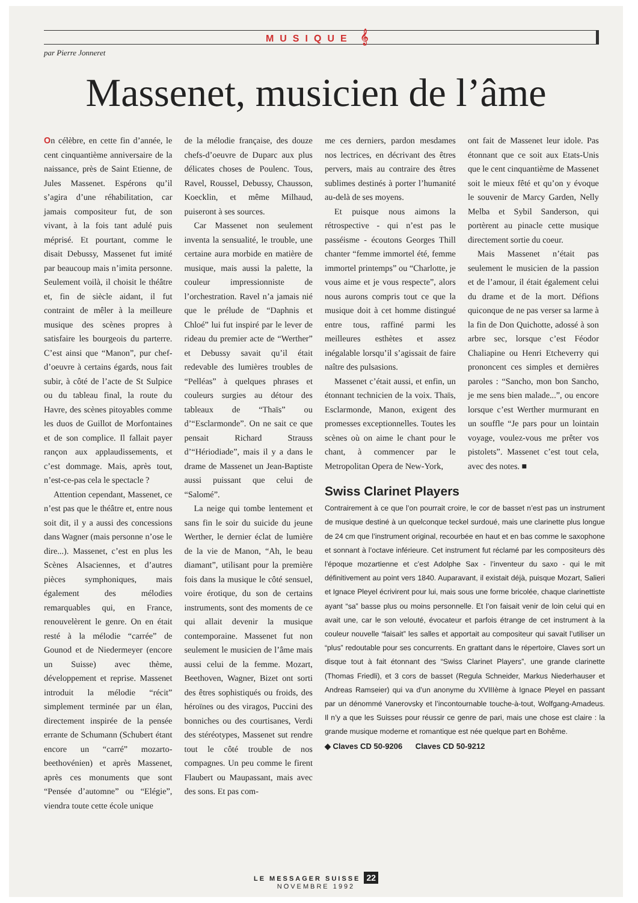MUSIQUE 𝄞
par Pierre Jonneret
Massenet, musicien de l’âme
On célèbre, en cette fin d’année, le cent cinquantième anniversaire de la naissance, près de Saint Etienne, de Jules Massenet. Espérons qu’il s’agira d’une réhabilitation, car jamais compositeur fut, de son vivant, à la fois tant adulé puis méprisé. Et pourtant, comme le disait Debussy, Massenet fut imité par beaucoup mais n’imita personne. Seulement voilà, il choisit le théâtre et, fin de siècle aidant, il fut contraint de mêler à la meilleure musique des scènes propres à satisfaire les bourgeois du parterre. C’est ainsi que “Manon”, pur chef-d’oeuvre à certains égards, nous fait subir, à côté de l’acte de St Sulpice ou du tableau final, la route du Havre, des scènes pitoyables comme les duos de Guillot de Morfontaines et de son complice. Il fallait payer rançon aux applaudissements, et c’est dommage. Mais, après tout, n’est-ce-pas cela le spectacle ?
Attention cependant, Massenet, ce n’est pas que le théâtre et, entre nous soit dit, il y a aussi des concessions dans Wagner (mais personne n’ose le dire...). Massenet, c’est en plus les Scènes Alsaciennes, et d’autres pièces symphoniques, mais également des mélodies remarquables qui, en France, renouvelèrent le genre. On en était resté à la mélodie “carrée” de Gounod et de Niedermeyer (encore un Suisse) avec thème, développement et reprise. Massenet introduit la mélodie “récit” simplement terminée par un élan, directement inspirée de la pensée errante de Schumann (Schubert étant encore un “carré” mozarto-beethovénien) et après Massenet, après ces monuments que sont “Pensée d’automne” ou “Elégie”, viendra toute cette école unique
de la mélodie française, des douze chefs-d’oeuvre de Duparc aux plus délicates choses de Poulenc. Tous, Ravel, Roussel, Debussy, Chausson, Koecklin, et même Milhaud, puiseront à ses sources.
Car Massenet non seulement inventa la sensualité, le trouble, une certaine aura morbide en matière de musique, mais aussi la palette, la couleur impressionniste de l’orchestration. Ravel n’a jamais nié que le prélude de “Daphnis et Chloé” lui fut inspiré par le lever de rideau du premier acte de “Werther” et Debussy savait qu’il était redevable des lumières troubles de “Pelléas” à quelques phrases et couleurs surgies au détour des tableaux de “Thaïs” ou d’“Esclarmonde”. On ne sait ce que pensait Richard Strauss d’“Hériodiade”, mais il y a dans le drame de Massenet un Jean-Baptiste aussi puissant que celui de “Salomé”.
La neige qui tombe lentement et sans fin le soir du suicide du jeune Werther, le dernier éclat de lumière de la vie de Manon, “Ah, le beau diamant”, utilisant pour la première fois dans la musique le côté sensuel, voire érotique, du son de certains instruments, sont des moments de ce qui allait devenir la musique contemporaine. Massenet fut non seulement le musicien de l’âme mais aussi celui de la femme. Mozart, Beethoven, Wagner, Bizet ont sorti des êtres sophistiqués ou froids, des héroïnes ou des viragos, Puccini des bonniches ou des courtisanes, Verdi des stéréotypes, Massenet sut rendre tout le côté trouble de nos compagnes. Un peu comme le firent Flaubert ou Maupassant, mais avec des sons. Et pas com-
me ces derniers, pardon mesdames nos lectrices, en décrivant des êtres pervers, mais au contraire des êtres sublimes destinés à porter l’humanité au-delà de ses moyens.
Et puisque nous aimons la rétrospective - qui n’est pas le passéisme - écoutons Georges Thill chanter “femme immortel été, femme immortel printemps” ou “Charlotte, je vous aime et je vous respecte”, alors nous aurons compris tout ce que la musique doit à cet homme distingué entre tous, raffiné parmi les meilleures esthètes et assez inégalable lorsqu’il s’agissait de faire naître des pulsasions.
Massenet c’était aussi, et enfin, un étonnant technicien de la voix. Thaïs, Esclarmonde, Manon, exigent des promesses exceptionnelles. Toutes les scènes où on aime le chant pour le chant, à commencer par le Metropolitan Opera de New-York,
ont fait de Massenet leur idole. Pas étonnant que ce soit aux Etats-Unis que le cent cinquantième de Massenet soit le mieux fêté et qu’on y évoque le souvenir de Marcy Garden, Nelly Melba et Sybil Sanderson, qui portèrent au pinacle cette musique directement sortie du coeur.
Mais Massenet n’était pas seulement le musicien de la passion et de l’amour, il était également celui du drame et de la mort. Défions quiconque de ne pas verser sa larme à la fin de Don Quichotte, adossé à son arbre sec, lorsque c’est Féodor Chaliapine ou Henri Etcheverry qui prononcent ces simples et dernières paroles : “Sancho, mon bon Sancho, je me sens bien malade...”, ou encore lorsque c’est Werther murmurant en un souffle “Je pars pour un lointain voyage, voulez-vous me prêter vos pistolets”. Massenet c’est tout cela, avec des notes. ■
Swiss Clarinet Players
Contrairement à ce que l’on pourrait croire, le cor de basset n’est pas un instrument de musique destiné à un quelconque teckel surdoué, mais une clarinette plus longue de 24 cm que l’instrument original, recourbée en haut et en bas comme le saxophone et sonnant à l’octave inférieure. Cet instrument fut réclamé par les compositeurs dès l’époque mozartienne et c’est Adolphe Sax - l’inventeur du saxo - qui le mit définitivement au point vers 1840. Auparavant, il existait déjà, puisque Mozart, Salieri et Ignace Pleyel écrivirent pour lui, mais sous une forme bricolée, chaque clarinettiste ayant “sa” basse plus ou moins personnelle. Et l’on faisait venir de loin celui qui en avait une, car le son velouté, évocateur et parfois étrange de cet instrument à la couleur nouvelle “faisait” les salles et apportait au compositeur qui savait l’utiliser un “plus” redoutable pour ses concurrents. En grattant dans le répertoire, Claves sort un disque tout à fait étonnant des “Swiss Clarinet Players”, une grande clarinette (Thomas Friedli), et 3 cors de basset (Regula Schneider, Markus Niederhauser et Andreas Ramseier) qui va d’un anonyme du XVIIIème à Ignace Pleyel en passant par un dénommé Vanerovsky et l’incontournable touche-à-tout, Wolfgang-Amadeus. Il n’y a que les Suisses pour réussir ce genre de pari, mais une chose est claire : la grande musique moderne et romantique est née quelque part en Bohême.
◆ Claves CD 50-9206 Claves CD 50-9212
LE MESSAGER SUISSE 22
NOVEMBRE 1992